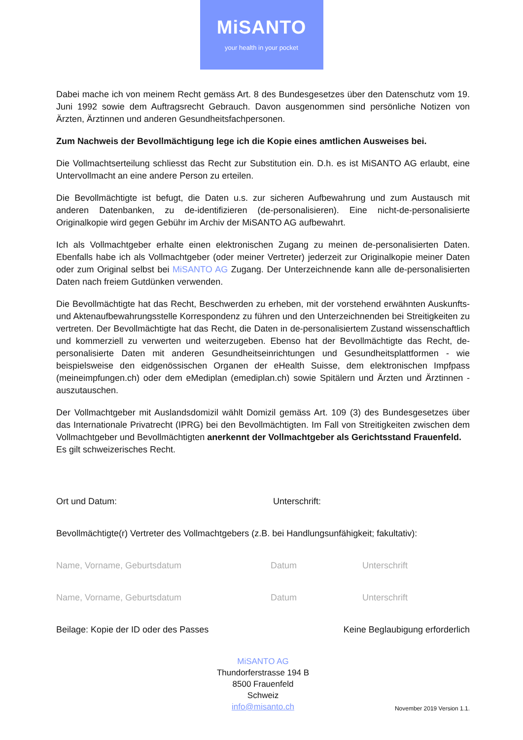MiSANTO
your health in your pocket
Dabei mache ich von meinem Recht gemäss Art. 8 des Bundesgesetzes über den Datenschutz vom 19. Juni 1992 sowie dem Auftragsrecht Gebrauch. Davon ausgenommen sind persönliche Notizen von Ärzten, Ärztinnen und anderen Gesundheitsfachpersonen.
Zum Nachweis der Bevollmächtigung lege ich die Kopie eines amtlichen Ausweises bei.
Die Vollmachtserteilung schliesst das Recht zur Substitution ein. D.h. es ist MiSANTO AG erlaubt, eine Untervollmacht an eine andere Person zu erteilen.
Die Bevollmächtigte ist befugt, die Daten u.s. zur sicheren Aufbewahrung und zum Austausch mit anderen Datenbanken, zu de-identifizieren (de-personalisieren). Eine nicht-de-personalisierte Originalkopie wird gegen Gebühr im Archiv der MiSANTO AG aufbewahrt.
Ich als Vollmachtgeber erhalte einen elektronischen Zugang zu meinen de-personalisierten Daten. Ebenfalls habe ich als Vollmachtgeber (oder meiner Vertreter) jederzeit zur Originalkopie meiner Daten oder zum Original selbst bei MiSANTO AG Zugang. Der Unterzeichnende kann alle de-personalisierten Daten nach freiem Gutdünken verwenden.
Die Bevollmächtigte hat das Recht, Beschwerden zu erheben, mit der vorstehend erwähnten Auskunfts- und Aktenaufbewahrungsstelle Korrespondenz zu führen und den Unterzeichnenden bei Streitigkeiten zu vertreten. Der Bevollmächtigte hat das Recht, die Daten in de-personalisiertem Zustand wissenschaftlich und kommerziell zu verwerten und weiterzugeben. Ebenso hat der Bevollmächtigte das Recht, de-personalisierte Daten mit anderen Gesundheitseinrichtungen und Gesundheitsplattformen - wie beispielsweise den eidgenössischen Organen der eHealth Suisse, dem elektronischen Impfpass (meineimpfungen.ch) oder dem eMediplan (emediplan.ch) sowie Spitälern und Ärzten und Ärztinnen - auszutauschen.
Der Vollmachtgeber mit Auslandsdomizil wählt Domizil gemäss Art. 109 (3) des Bundesgesetzes über das Internationale Privatrecht (IPRG) bei den Bevollmächtigten. Im Fall von Streitigkeiten zwischen dem Vollmachtgeber und Bevollmächtigten anerkennt der Vollmachtgeber als Gerichtsstand Frauenfeld.
Es gilt schweizerisches Recht.
Ort und Datum: Unterschrift:
Bevollmächtigte(r) Vertreter des Vollmachtgebers (z.B. bei Handlungsunfähigkeit; fakultativ):
Name, Vorname, Geburtsdatum Datum Unterschrift
Name, Vorname, Geburtsdatum Datum Unterschrift
Beilage: Kopie der ID oder des Passes
Keine Beglaubigung erforderlich
MiSANTO AG
Thundorferstrasse 194 B
8500 Frauenfeld
Schweiz
info@misanto.ch
November 2019 Version 1.1.